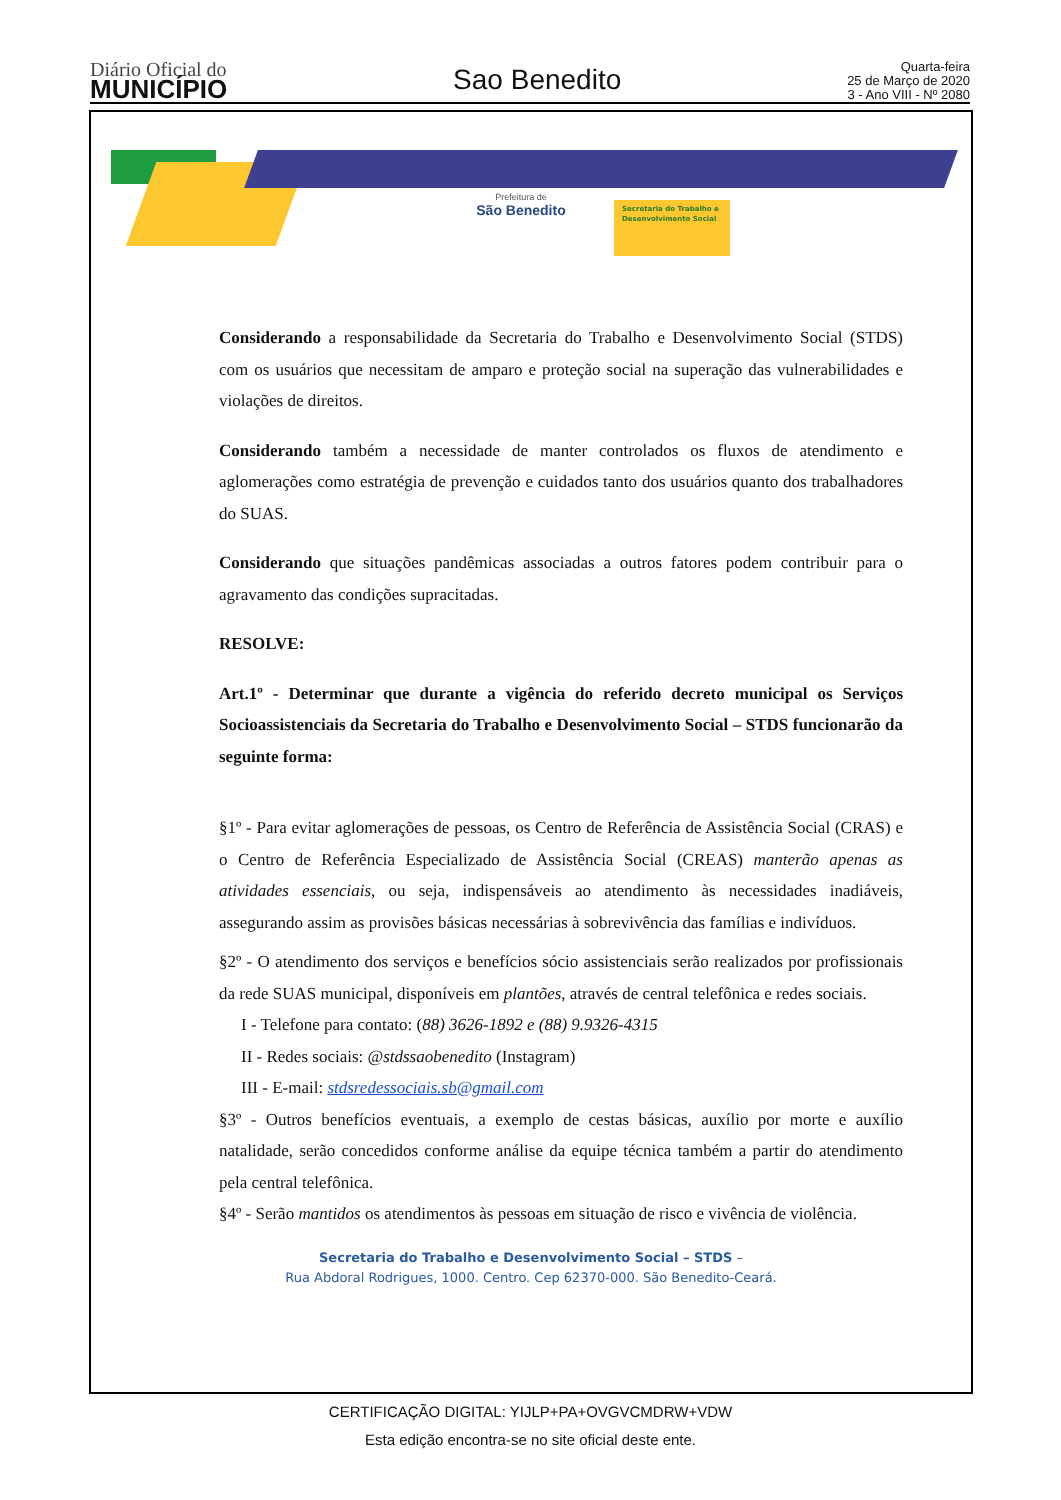Diário Oficial do
MUNICÍPIO
Sao Benedito
Quarta-feira
25 de Março de 2020
3 - Ano VIII - Nº 2080
Prefeitura de
São Benedito
Secretaria do Trabalho e Desenvolvimento Social
Considerando a responsabilidade da Secretaria do Trabalho e Desenvolvimento Social (STDS) com os usuários que necessitam de amparo e proteção social na superação das vulnerabilidades e violações de direitos.
Considerando também a necessidade de manter controlados os fluxos de atendimento e aglomerações como estratégia de prevenção e cuidados tanto dos usuários quanto dos trabalhadores do SUAS.
Considerando que situações pandêmicas associadas a outros fatores podem contribuir para o agravamento das condições supracitadas.
RESOLVE:
Art.1º - Determinar que durante a vigência do referido decreto municipal os Serviços Socioassistenciais da Secretaria do Trabalho e Desenvolvimento Social – STDS funcionarão da seguinte forma:
§1º - Para evitar aglomerações de pessoas, os Centro de Referência de Assistência Social (CRAS) e o Centro de Referência Especializado de Assistência Social (CREAS) manterão apenas as atividades essenciais, ou seja, indispensáveis ao atendimento às necessidades inadiáveis, assegurando assim as provisões básicas necessárias à sobrevivência das famílias e indivíduos.
§2º - O atendimento dos serviços e benefícios sócio assistenciais serão realizados por profissionais da rede SUAS municipal, disponíveis em plantões, através de central telefônica e redes sociais.
I - Telefone para contato: (88) 3626-1892 e (88) 9.9326-4315
II - Redes sociais: @stdssaobenedito (Instagram)
III - E-mail: stdsredessociais.sb@gmail.com
§3º - Outros benefícios eventuais, a exemplo de cestas básicas, auxílio por morte e auxílio natalidade, serão concedidos conforme análise da equipe técnica também a partir do atendimento pela central telefônica.
§4º - Serão mantidos os atendimentos às pessoas em situação de risco e vivência de violência.
Secretaria do Trabalho e Desenvolvimento Social – STDS –
Rua Abdoral Rodrigues, 1000. Centro. Cep 62370-000. São Benedito-Ceará.
CERTIFICAÇÃO DIGITAL: YIJLP+PA+OVGVCMDRW+VDW
Esta edição encontra-se no site oficial deste ente.